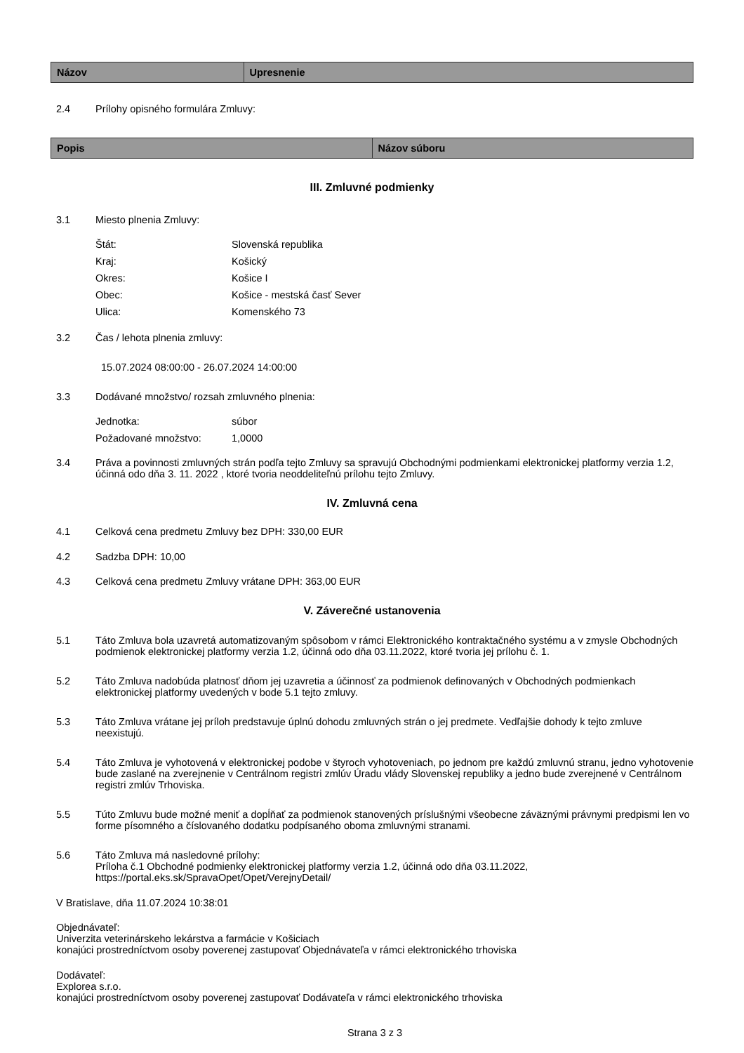| Názov | Upresnenie |
| --- | --- |
2.4 Prílohy opisného formulára Zmluvy:
| Popis | Názov súboru |
| --- | --- |
III. Zmluvné podmienky
3.1 Miesto plnenia Zmluvy:
| Štát: | Slovenská republika |
| Kraj: | Košický |
| Okres: | Košice I |
| Obec: | Košice - mestská časť Sever |
| Ulica: | Komenského 73 |
3.2 Čas / lehota plnenia zmluvy:
15.07.2024 08:00:00 - 26.07.2024 14:00:00
3.3 Dodávané množstvo/ rozsah zmluvného plnenia:
| Jednotka: | súbor |
| Požadované množstvo: | 1,0000 |
3.4 Práva a povinnosti zmluvných strán podľa tejto Zmluvy sa spravujú Obchodnými podmienkami elektronickej platformy verzia 1.2, účinná odo dňa 3. 11. 2022 , ktoré tvoria neoddeliteľnú prílohu tejto Zmluvy.
IV. Zmluvná cena
4.1 Celková cena predmetu Zmluvy bez DPH: 330,00 EUR
4.2 Sadzba DPH: 10,00
4.3 Celková cena predmetu Zmluvy vrátane DPH: 363,00 EUR
V. Záverečné ustanovenia
5.1 Táto Zmluva bola uzavretá automatizovaným spôsobom v rámci Elektronického kontraktačného systému a v zmysle Obchodných podmienok elektronickej platformy verzia 1.2, účinná odo dňa 03.11.2022, ktoré tvoria jej prílohu č. 1.
5.2 Táto Zmluva nadobúda platnosť dňom jej uzavretia a účinnosť za podmienok definovaných v Obchodných podmienkach elektronickej platformy uvedených v bode 5.1 tejto zmluvy.
5.3 Táto Zmluva vrátane jej príloh predstavuje úplnú dohodu zmluvných strán o jej predmete. Vedľajšie dohody k tejto zmluve neexistujú.
5.4 Táto Zmluva je vyhotovená v elektronickej podobe v štyroch vyhotoveniach, po jednom pre každú zmluvnú stranu, jedno vyhotovenie bude zaslané na zverejnenie v Centrálnom registri zmlúv Úradu vlády Slovenskej republiky a jedno bude zverejnené v Centrálnom registri zmlúv Trhoviska.
5.5 Túto Zmluvu bude možné meniť a dopĺňať za podmienok stanovených príslušnými všeobecne záväznými právnymi predpismi len vo forme písomného a číslovaného dodatku podpísaného oboma zmluvnými stranami.
5.6 Táto Zmluva má nasledovné prílohy:
Príloha č.1 Obchodné podmienky elektronickej platformy verzia 1.2, účinná odo dňa 03.11.2022, https://portal.eks.sk/SpravaOpet/Opet/VerejnyDetail/
V Bratislave, dňa 11.07.2024 10:38:01
Objednávateľ:
Univerzita veterinárskeho lekárstva a farmácie v Košiciach
konajúci prostredníctvom osoby poverenej zastupovať Objednávateľa v rámci elektronického trhoviska
Dodávateľ:
Explorea s.r.o.
konajúci prostredníctvom osoby poverenej zastupovať Dodávateľa v rámci elektronického trhoviska
Strana 3 z 3